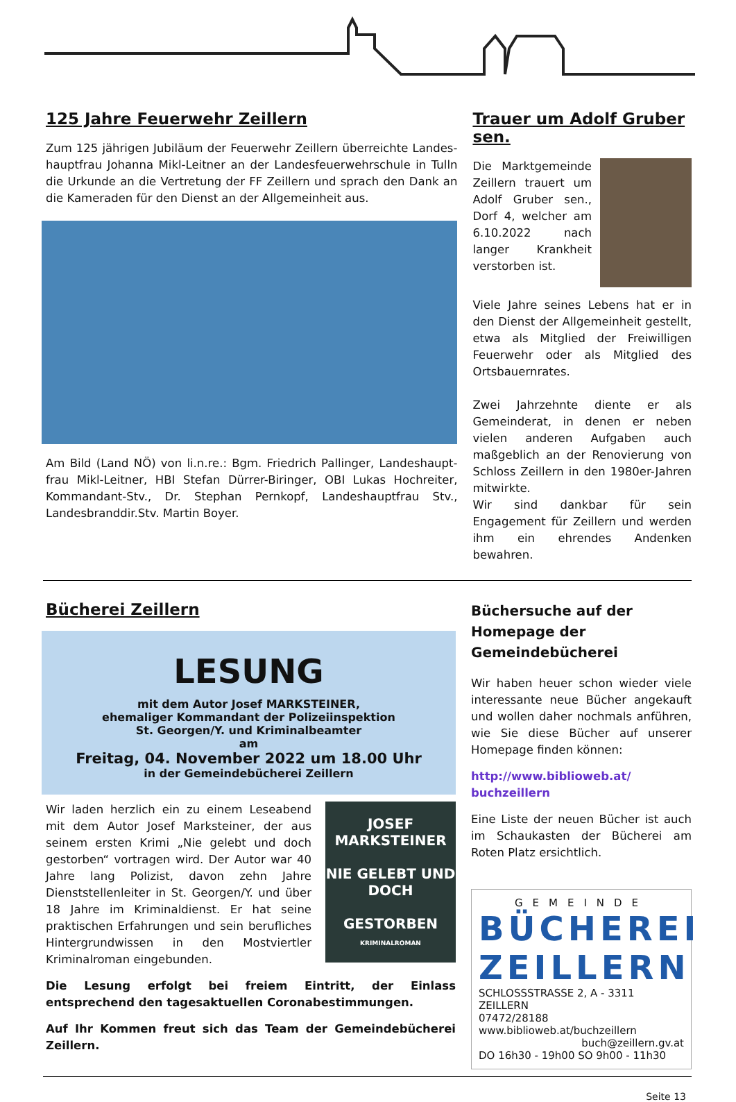125 Jahre Feuerwehr Zeillern
Zum 125 jährigen Jubiläum der Feuerwehr Zeillern überreichte Landes­hauptfrau Johanna Mikl-Leitner an der Landesfeuerwehrschule in Tulln die Urkunde an die Vertretung der FF Zeillern und sprach den Dank an die Kameraden für den Dienst an der Allgemeinheit aus.
Am Bild (Land NÖ) von li.n.re.: Bgm. Friedrich Pallinger, Landeshaupt­frau Mikl-Leitner, HBI Stefan Dürrer-Biringer, OBI Lukas Hochreiter, Kommandant-Stv., Dr. Stephan Pernkopf, Landeshauptfrau Stv., Landesbranddir.Stv. Martin Boyer.
Trauer um Adolf Gruber sen.
Die Marktgemeinde Zeillern trauert um Adolf Gruber sen., Dorf 4, welcher am 6.10.2022 nach langer Krankheit verstorben ist.
Viele Jahre seines Lebens hat er in den Dienst der Allgemeinheit gestellt, etwa als Mitglied der Freiwilligen Feuerwehr oder als Mitglied des Ortsbauernrates.
Zwei Jahrzehnte diente er als Gemeinderat, in denen er neben vielen anderen Aufgaben auch maßgeblich an der Renovierung von Schloss Zeillern in den 1980er-Jahren mitwirkte.
Wir sind dankbar für sein Engagement für Zeillern und werden ihm ein ehrendes Andenken bewahren.
Bücherei Zeillern
LESUNG
mit dem Autor Josef MARKSTEINER,
ehemaliger Kommandant der Polizeiinspektion
St. Georgen/Y. und Kriminalbeamter
am
Freitag, 04. November 2022 um 18.00 Uhr
in der Gemeindebücherei Zeillern
JOSEF MARKSTEINER
NIE GELEBT UND DOCH
GESTORBEN
KRIMINALROMAN
Wir laden herzlich ein zu einem Leseabend mit dem Autor Josef Marksteiner, der aus seinem ersten Krimi „Nie gelebt und doch gestorben“ vortragen wird. Der Autor war 40 Jahre lang Polizist, davon zehn Jahre Dienststellenleiter in St. Georgen/Y. und über 18 Jahre im Kriminaldienst. Er hat seine praktischen Erfahrungen und sein berufliches Hintergrundwissen in den Mostviertler Kriminalroman eingebunden.
Die Lesung erfolgt bei freiem Eintritt, der Einlass entsprechend den tagesaktuellen Coronabestimmungen.
Auf Ihr Kommen freut sich das Team der Gemeindebücherei Zeillern.
Büchersuche auf der Homepage der Gemeindebücherei
Wir haben heuer schon wieder viele interessante neue Bücher angekauft und wollen daher nochmals anführen, wie Sie diese Bücher auf unserer Homepage finden können:
http://www.biblioweb.at/ buchzeillern
Eine Liste der neuen Bücher ist auch im Schaukasten der Bücherei am Roten Platz ersichtlich.
GEMEINDE
BÜCHEREI
ZEILLERN
SCHLOSSSTRASSE 2, A - 3311 ZEILLERN
07472/28188 www.biblioweb.at/buchzeillern
buch@zeillern.gv.at
DO 16h30 - 19h00 SO 9h00 - 11h30
Seite 13